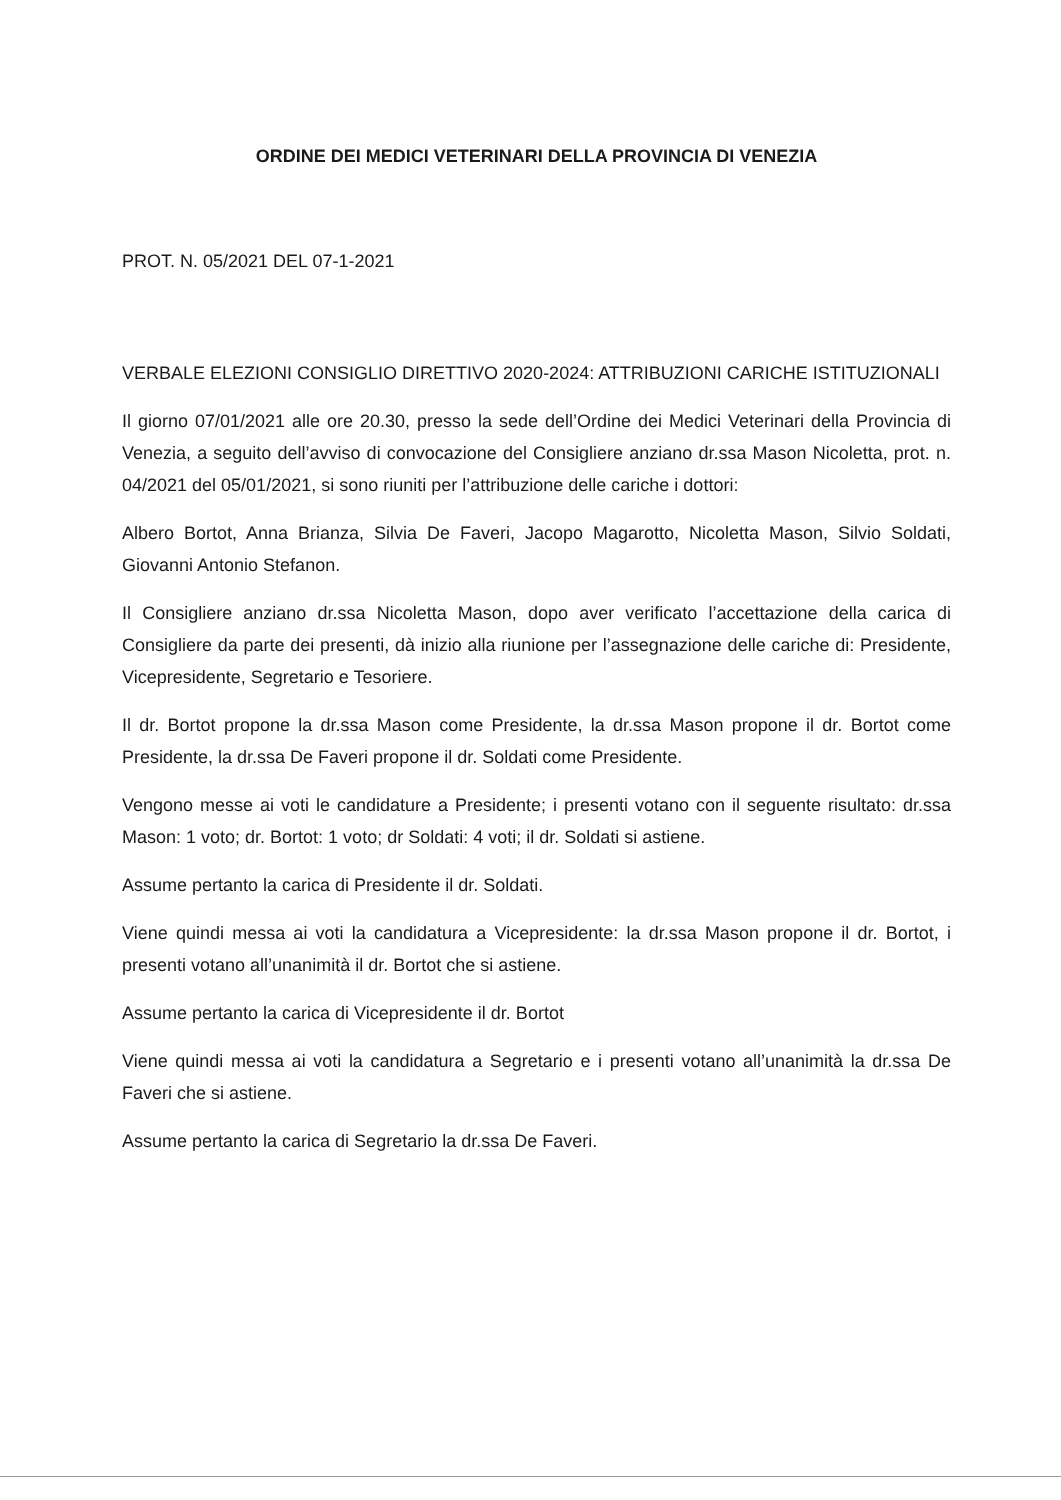ORDINE DEI MEDICI VETERINARI DELLA PROVINCIA DI VENEZIA
PROT. N. 05/2021 DEL 07-1-2021
VERBALE ELEZIONI CONSIGLIO DIRETTIVO 2020-2024: ATTRIBUZIONI CARICHE ISTITUZIONALI
Il giorno 07/01/2021 alle ore 20.30, presso la sede dell’Ordine dei Medici Veterinari della Provincia di Venezia, a seguito dell’avviso di convocazione del Consigliere anziano dr.ssa Mason Nicoletta, prot. n. 04/2021 del 05/01/2021, si sono riuniti per l’attribuzione delle cariche i dottori:
Albero Bortot, Anna Brianza, Silvia De Faveri, Jacopo Magarotto, Nicoletta Mason, Silvio Soldati, Giovanni Antonio Stefanon.
Il Consigliere anziano dr.ssa Nicoletta Mason, dopo aver verificato l’accettazione della carica di Consigliere da parte dei presenti, dà inizio alla riunione per l’assegnazione delle cariche di: Presidente, Vicepresidente, Segretario e Tesoriere.
Il dr. Bortot propone la dr.ssa Mason come Presidente, la dr.ssa Mason propone il dr. Bortot come Presidente, la dr.ssa De Faveri propone il dr. Soldati come Presidente.
Vengono messe ai voti le candidature a Presidente; i presenti votano con il seguente risultato: dr.ssa Mason: 1 voto; dr. Bortot: 1 voto; dr Soldati: 4 voti; il dr. Soldati si astiene.
Assume pertanto la carica di Presidente il dr. Soldati.
Viene quindi messa ai voti la candidatura a Vicepresidente: la dr.ssa Mason propone il dr. Bortot, i presenti votano all’unanimità il dr. Bortot che si astiene.
Assume pertanto la carica di Vicepresidente il dr. Bortot
Viene quindi messa ai voti la candidatura a Segretario e i presenti votano all’unanimità la dr.ssa De Faveri che si astiene.
Assume pertanto la carica di Segretario la dr.ssa De Faveri.